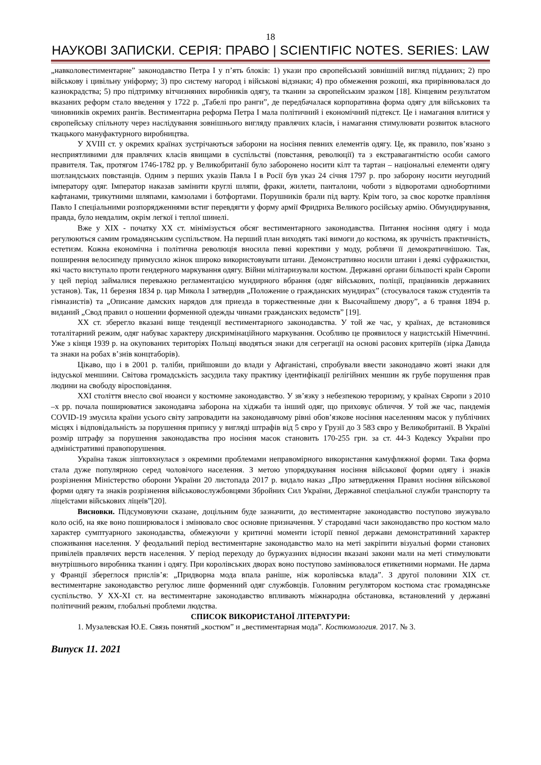18
НАУКОВІ ЗАПИСКИ. СЕРІЯ: ПРАВО | SCIENTIFIC NOTES. SERIES: LAW
„навколовестиментарне” законодавство Петра І у п’ять блоків: 1) укази про європейський зовнішній вигляд підданих; 2) про військову і цивільну уніформу; 3) про систему нагород і військові відзнаки; 4) про обмеження розкоші, яка прирівнювалася до казнокрадства; 5) про підтримку вітчизняних виробників одягу, та тканин за європейським зразком [18]. Кінцевим результатом вказаних реформ стало введення у 1722 р. „Табелі про ранги”, де передбачалася корпоративна форма одягу для військових та чиновників окремих рангів. Вестиментарна реформа Петра І мала політичний і економічний підтекст. Це і намагання влитися у європейську спільноту через наслідування зовнішнього вигляду правлячих класів, і намагання стимулювати розвиток власного ткацького мануфактурного виробництва.
У XVIII ст. у окремих країнах зустрічаються заборони на носіння певних елементів одягу. Це, як правило, пов’язано з несприятливими для правлячих класів явищами в суспільстві (повстання, революції) та з екстравагантністю особи самого правителя. Так, протягом 1746-1782 рр. у Великобританії було заборонено носити кілт та тартан – національні елементи одягу шотландських повстанців. Одним з перших указів Павла І в Росії був указ 24 січня 1797 р. про заборону носити неугодний імператору одяг. Імператор наказав замінити круглі шляпи, фраки, жилети, панталони, чоботи з відворотами однобортними кафтанами, трикутними шляпами, камзолами і ботфортами. Порушників брали під варту. Крім того, за своє коротке правління Павло І спеціальними розпорядженнями встиг перевдягти у форму армії Фридриха Великого російську армію. Обмундирування, правда, було невдалим, окрім легкої і теплої шинелі.
Вже у XIX - початку ХХ ст. мінімізується обсяг вестиментарного законодавства. Питання носіння одягу і мода регулюються самим громадянським суспільством. На перший план виходять такі вимоги до костюма, як зручність практичність, естетизм. Кожна економічна і політична революція вносила певні корективи у моду, роблячи її демократичнішою. Так, поширення велосипеду примусило жінок широко використовувати штани. Демонстративно носили штани і деякі суфражистки, які часто виступало проти гендерного маркування одягу. Війни мілітаризували костюм. Державні органи більшості країн Європи у цей період займалися переважно регламентацією мундирного вбрання (одяг військових, поліції, працівників державних установ). Так, 11 березня 1834 р. цар Микола І затвердив „Положение о гражданских мундирах” (стосувалося також студентів та гімназистів) та „Описание дамских нарядов для приезда в торжественные дни к Высочайшему двору”, а 6 травня 1894 р. виданий „Свод правил о ношении форменной одежды чинами гражданских ведомств” [19].
ХХ ст. зберегло вказані вище тенденції вестиментарного законодавства. У той же час, у країнах, де встановився тоталітарний режим, одяг набуває характеру дискримінаційного маркування. Особливо це проявилося у нацистській Німеччині. Уже з кінця 1939 р. на окупованих територіях Польщі вводяться знаки для сегрегації на основі расових критеріїв (зірка Давида та знаки на робах в’знів концтаборів).
Цікаво, що і в 2001 р. таліби, прийшовши до влади у Афганістані, спробували ввести законодавчо жовті знаки для індуської меншини. Світова громадськість засудила таку практику ідентифікації релігійних меншин як грубе порушення прав людини на свободу віросповідання.
ХХІ століття внесло свої нюанси у костюмне законодавство. У зв’язку з небезпекою тероризму, у країнах Європи з 2010 –х рр. почала поширюватися законодавча заборона на хіджаби та інший одяг, що приховує обличчя. У той же час, пандемія COVID-19 змусила країни усього світу запровадити на законодавчому рівні обов’язкове носіння населенням масок у публічних місцях і відповідальність за порушення припису у вигляді штрафів від 5 євро у Грузії до 3 583 євро у Великобританії. В Україні розмір штрафу за порушення законодавства про носіння масок становить 170-255 грн. за ст. 44-3 Кодексу України про адміністративні правопорушення.
Україна також зіштовхнулася з окремими проблемами неправомірного використання камуфляжної форми. Така форма стала дуже популярною серед чоловічого населення. З метою упорядкування носіння військової форми одягу і знаків розрізнення Міністерство оборони України 20 листопада 2017 р. видало наказ „Про затвердження Правил носіння військової форми одягу та знаків розрізнення військовослужбовцями Збройних Сил України, Державної спеціальної служби транспорту та ліцеїстами військових ліцеїв”[20].
Висновки. Підсумовуючи сказане, доцільним буде зазначити, до вестиментарне законодавство поступово звужувало коло осіб, на яке воно поширювалося і змінювало своє основне призначення. У стародавні часи законодавство про костюм мало характер сумптуарного законодавства, обмежуючи у критичні моменти історії певної держави демонстративний характер споживання населення. У феодальний період вестиментарне законодавство мало на меті закріпити візуальні форми станових привілеїв правлячих верств населення. У період переходу до буржуазних відносин вказані закони мали на меті стимулювати внутрішнього виробника тканин і одягу. При королівських дворах воно поступово замінювалося етикетними нормами. Не дарма у Франції збереглося прислів’я: „Придворна мода впала раніше, ніж королівська влада”. З другої половини ХІХ ст. вестиментарне законодавство регулює лише форменний одяг службовців. Головним регулятором костюма стає громадянське суспільство. У ХХ-ХІ ст. на вестиментарне законодавство впливають міжнародна обстановка, встановлений у державні політичний режим, глобальні проблеми людства.
СПИСОК ВИКОРИСТАНОЇ ЛІТЕРАТУРИ:
1. Музалевская Ю.Е. Связь понятий „костюм” и „вестиментарная мода”. Костюмология. 2017. № 3.
Випуск 11. 2021